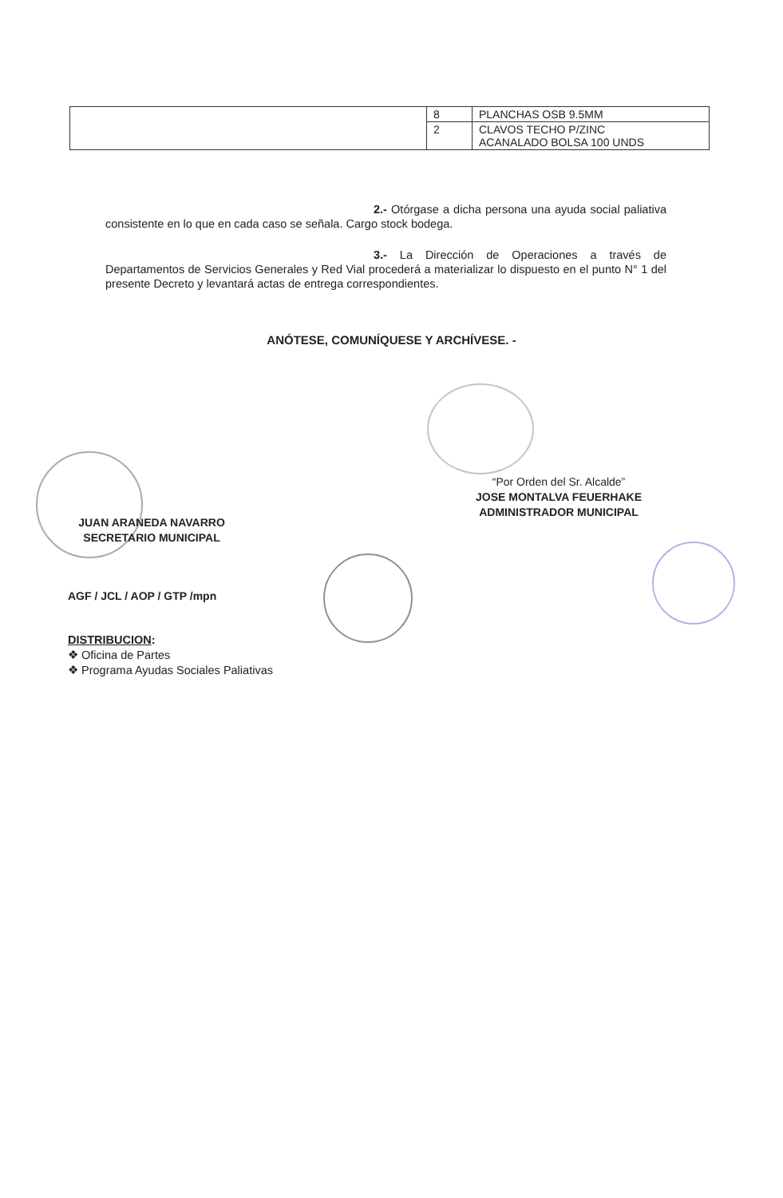| | 8 | PLANCHAS OSB 9.5MM |
| | 2 | CLAVOS TECHO P/ZINC ACANALADO BOLSA 100 UNDS |
2.- Otórgase a dicha persona una ayuda social paliativa consistente en lo que en cada caso se señala. Cargo stock bodega.
3.- La Dirección de Operaciones a través de Departamentos de Servicios Generales y Red Vial procederá a materializar lo dispuesto en el punto N° 1 del presente Decreto y levantará actas de entrega correspondientes.
ANÓTESE, COMUNÍQUESE Y ARCHÍVESE. -
“Por Orden del Sr. Alcalde”
JOSE MONTALVA FEUERHAKE
ADMINISTRADOR MUNICIPAL
JUAN ARANEDA NAVARRO
SECRETARIO MUNICIPAL
AGF / JCL / AOP / GTP /mpn
DISTRIBUCION:
❖ Oficina de Partes
❖ Programa Ayudas Sociales Paliativas